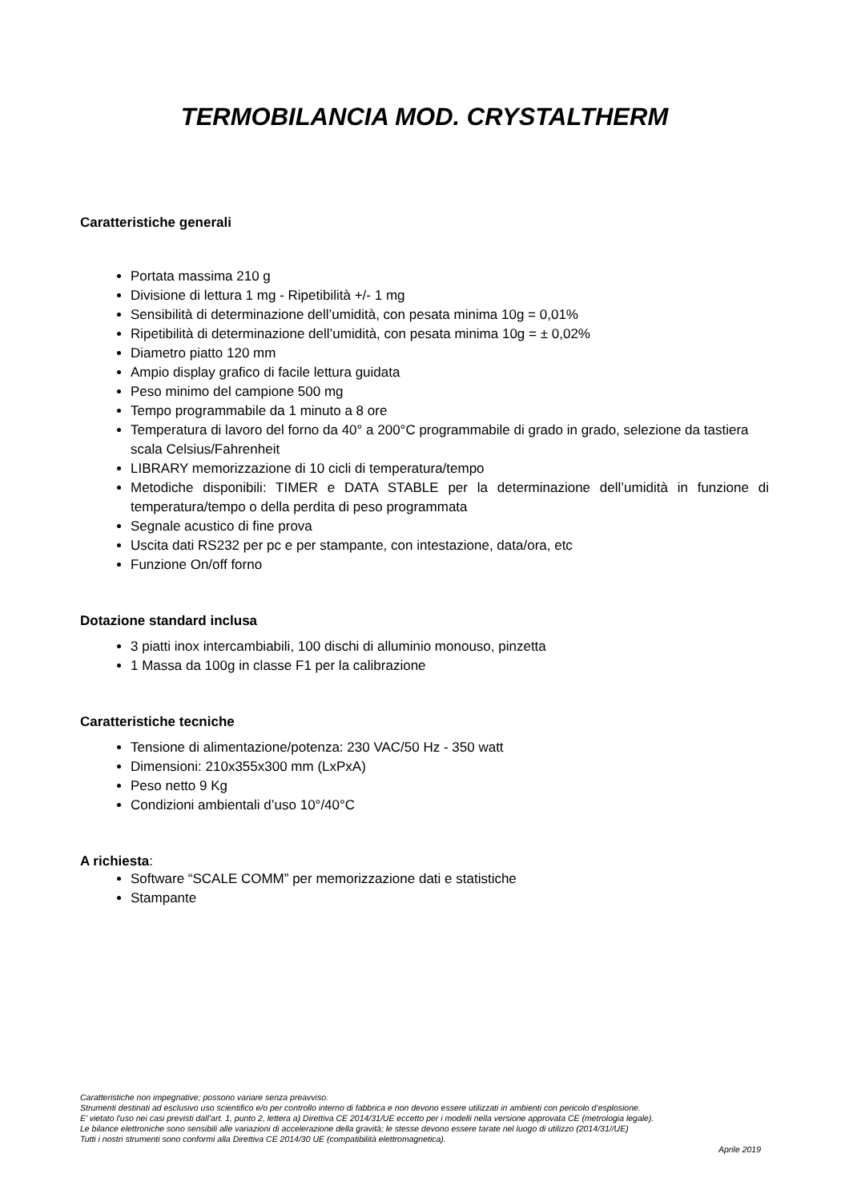TERMOBILANCIA MOD. CRYSTALTHERM
Caratteristiche generali
Portata massima 210 g
Divisione di lettura 1 mg - Ripetibilità +/- 1 mg
Sensibilità di determinazione dell’umidità, con pesata minima 10g = 0,01%
Ripetibilità di determinazione dell’umidità, con pesata minima 10g = ± 0,02%
Diametro piatto 120 mm
Ampio display grafico di facile lettura guidata
Peso minimo del campione 500 mg
Tempo programmabile da 1 minuto a 8 ore
Temperatura di lavoro del forno da 40° a 200°C programmabile di grado in grado, selezione da tastiera scala Celsius/Fahrenheit
LIBRARY memorizzazione di 10 cicli di temperatura/tempo
Metodiche disponibili: TIMER e DATA STABLE per la determinazione dell’umidità in funzione di temperatura/tempo o della perdita di peso programmata
Segnale acustico di fine prova
Uscita dati RS232 per pc e per stampante, con intestazione, data/ora, etc
Funzione On/off forno
Dotazione standard inclusa
3 piatti inox intercambiabili, 100 dischi di alluminio monouso, pinzetta
1 Massa da 100g in classe F1 per la calibrazione
Caratteristiche tecniche
Tensione di alimentazione/potenza: 230 VAC/50 Hz - 350 watt
Dimensioni: 210x355x300 mm (LxPxA)
Peso netto 9 Kg
Condizioni ambientali d’uso 10°/40°C
A richiesta:
Software “SCALE COMM” per memorizzazione dati e statistiche
Stampante
Caratteristiche non impegnative; possono variare senza preavviso.
Strumenti destinati ad esclusivo uso scientifico e/o per controllo interno di fabbrica e non devono essere utilizzati in ambienti con pericolo d’esplosione.
E’ vietato l'uso nei casi previsti dall’art. 1, punto 2, lettera a) Direttiva CE 2014/31/UE eccetto per i modelli nella versione approvata CE (metrologia legale).
Le bilance elettroniche sono sensibili alle variazioni di accelerazione della gravità; le stesse devono essere tarate nel luogo di utilizzo (2014/31//UE)
Tutti i nostri strumenti sono conformi alla Direttiva CE 2014/30 UE (compatibilità elettromagnetica).
Aprile 2019